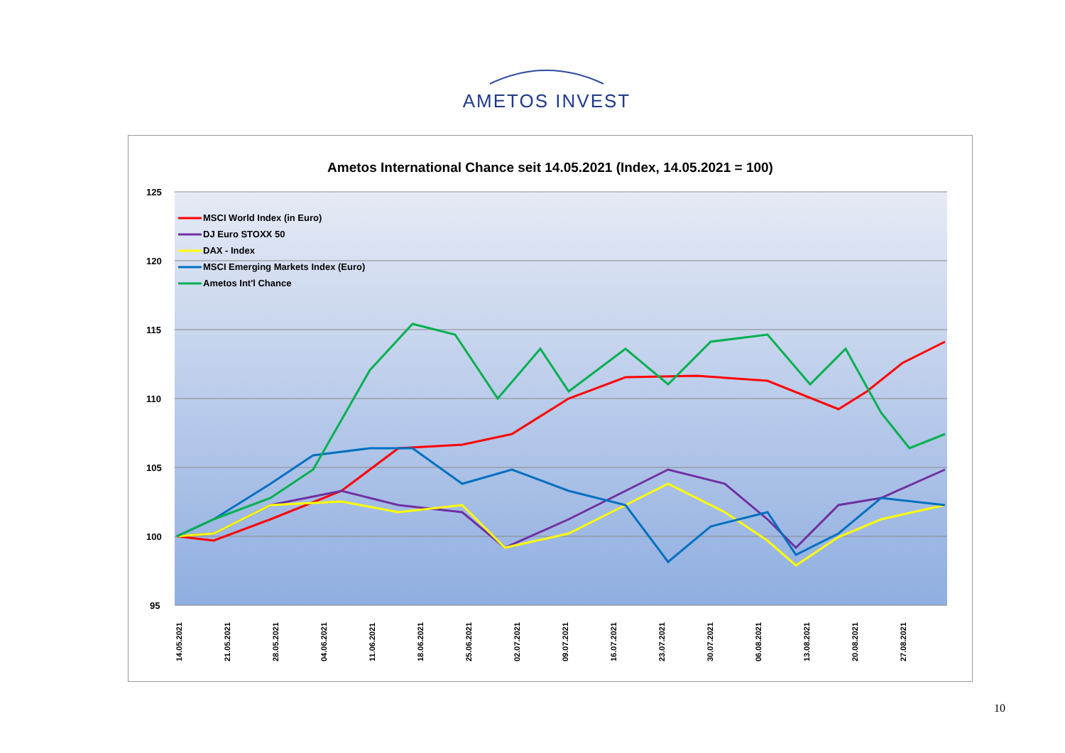AMETOS INVEST
Ametos International Chance seit 14.05.2021 (Index, 14.05.2021 = 100)
125
120
115
110
105
100
95
MSCI World Index (in Euro)
DJ Euro STOXX 50
DAX - Index
MSCI Emerging Markets Index (Euro)
Ametos Int'l Chance
14.05.2021
21.05.2021
28.05.2021
04.06.2021
11.06.2021
18.06.2021
25.06.2021
02.07.2021
09.07.2021
16.07.2021
23.07.2021
30.07.2021
06.08.2021
13.08.2021
20.08.2021
27.08.2021
03.09.2021 10.09.2021 17.09.2021 24.09.2021 01.10.2021 08.10.2021 15.10.2021 22.10.2021 29.10.2021
10